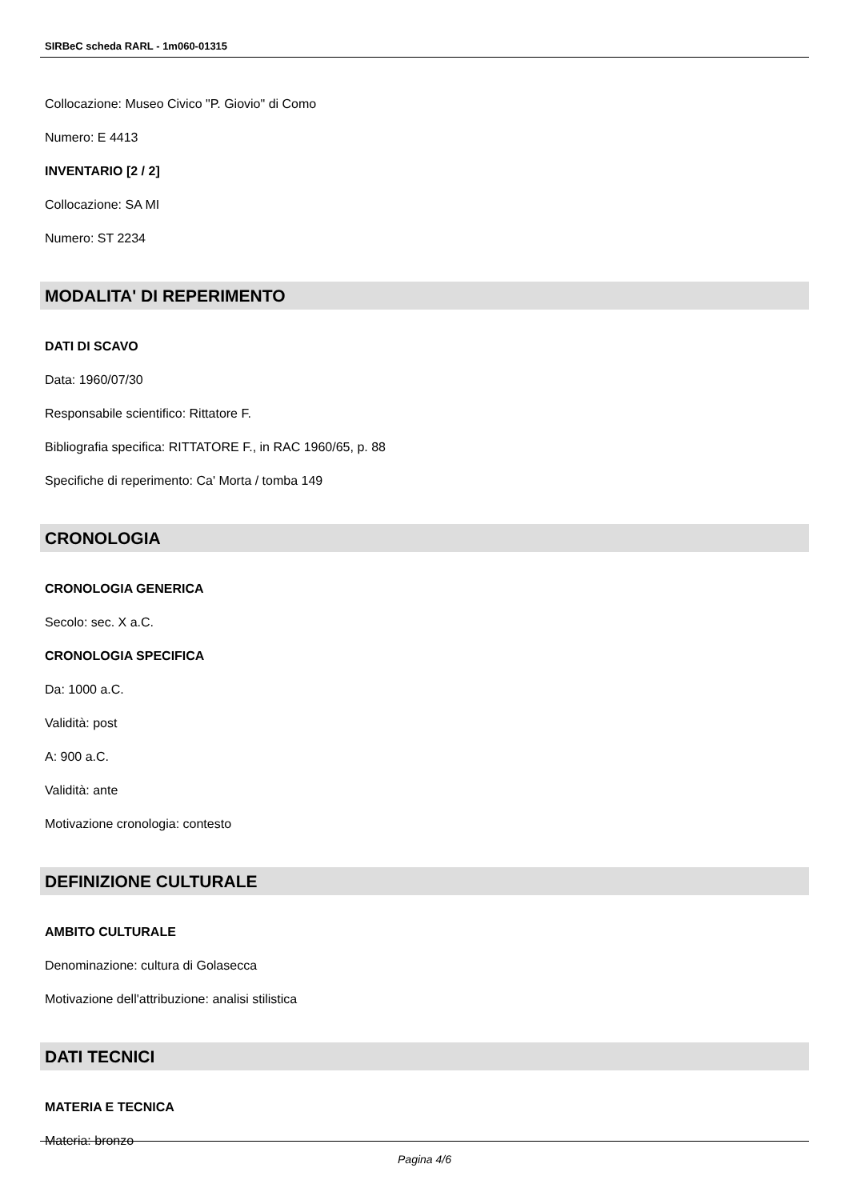SIRBeC scheda RARL - 1m060-01315
Collocazione: Museo Civico "P. Giovio" di Como
Numero: E 4413
INVENTARIO [2 / 2]
Collocazione: SA MI
Numero: ST 2234
MODALITA' DI REPERIMENTO
DATI DI SCAVO
Data: 1960/07/30
Responsabile scientifico: Rittatore F.
Bibliografia specifica: RITTATORE F., in RAC 1960/65, p. 88
Specifiche di reperimento: Ca' Morta / tomba 149
CRONOLOGIA
CRONOLOGIA GENERICA
Secolo: sec. X a.C.
CRONOLOGIA SPECIFICA
Da: 1000 a.C.
Validità: post
A: 900 a.C.
Validità: ante
Motivazione cronologia: contesto
DEFINIZIONE CULTURALE
AMBITO CULTURALE
Denominazione: cultura di Golasecca
Motivazione dell'attribuzione: analisi stilistica
DATI TECNICI
MATERIA E TECNICA
Materia: bronzo
Pagina 4/6